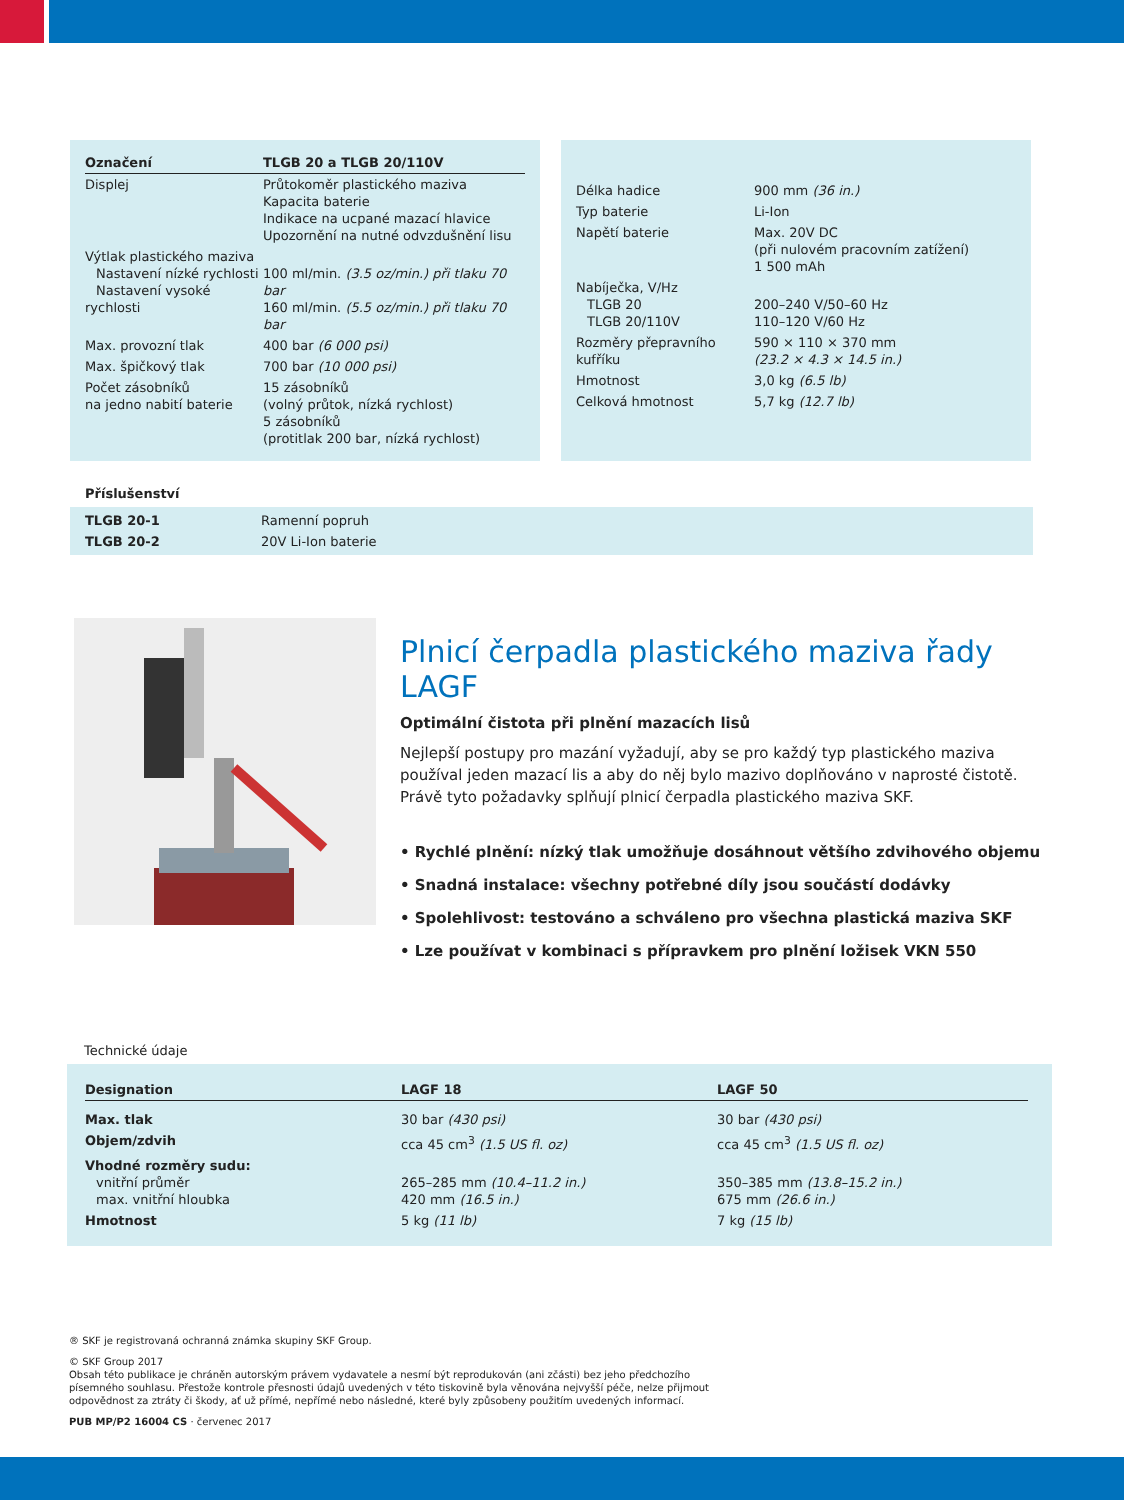| Označení | TLGB 20 a TLGB 20/110V |
| --- | --- |
| Displej | Průtokoměr plastického maziva Kapacita baterie Indikace na ucpané mazací hlavice Upozornění na nutné odvzdušnění lisu |
| Výtlak plastického maziva Nastavení nízké rychlosti Nastavení vysoké rychlosti | 100 ml/min. (3.5 oz/min.) při tlaku 70 bar 160 ml/min. (5.5 oz/min.) při tlaku 70 bar |
| Max. provozní tlak | 400 bar (6 000 psi) |
| Max. špičkový tlak | 700 bar (10 000 psi) |
| Počet zásobníků na jedno nabití baterie | 15 zásobníků (volný průtok, nízká rychlost) 5 zásobníků (protitlak 200 bar, nízká rychlost) |
| Délka hadice | 900 mm (36 in.) |
| Typ baterie | Li-Ion |
| Napětí baterie | Max. 20V DC (při nulovém pracovním zatížení) 1 500 mAh |
| Nabíječka, V/Hz TLGB 20 TLGB 20/110V | 200–240 V/50–60 Hz 110–120 V/60 Hz |
| Rozměry přepravního kufříku | 590 × 110 × 370 mm (23.2 × 4.3 × 14.5 in.) |
| Hmotnost | 3,0 kg (6.5 lb) |
| Celková hmotnost | 5,7 kg (12.7 lb) |
Příslušenství
| TLGB 20-1 | Ramenní popruh |
| TLGB 20-2 | 20V Li-Ion baterie |
Plnicí čerpadla plastického maziva řady LAGF
Optimální čistota při plnění mazacích lisů
Nejlepší postupy pro mazání vyžadují, aby se pro každý typ plastického maziva používal jeden mazací lis a aby do něj bylo mazivo doplňováno v naprosté čistotě. Právě tyto požadavky splňují plnicí čerpadla plastického maziva SKF.
• Rychlé plnění: nízký tlak umožňuje dosáhnout většího zdvihového objemu
• Snadná instalace: všechny potřebné díly jsou součástí dodávky
• Spolehlivost: testováno a schváleno pro všechna plastická maziva SKF
• Lze používat v kombinaci s přípravkem pro plnění ložisek VKN 550
Technické údaje
| Designation | LAGF 18 | LAGF 50 |
| --- | --- | --- |
| Max. tlak | 30 bar (430 psi) | 30 bar (430 psi) |
| Objem/zdvih | cca 45 cm<sup>3</sup> (1.5 US fl. oz) | cca 45 cm<sup>3</sup> (1.5 US fl. oz) |
| Vhodné rozměry sudu: vnitřní průměr max. vnitřní hloubka | 265–285 mm (10.4–11.2 in.) 420 mm (16.5 in.) | 350–385 mm (13.8–15.2 in.) 675 mm (26.6 in.) |
| Hmotnost | 5 kg (11 lb) | 7 kg (15 lb) |
® SKF je registrovaná ochranná známka skupiny SKF Group.
© SKF Group 2017
Obsah této publikace je chráněn autorským právem vydavatele a nesmí být reprodukován (ani zčásti) bez jeho předchozího písemného souhlasu. Přestože kontrole přesnosti údajů uvedených v této tiskovině byla věnována nejvyšší péče, nelze přijmout odpovědnost za ztráty či škody, ať už přímé, nepřímé nebo následné, které byly způsobeny použitím uvedených informací.
PUB MP/P2 16004 CS · červenec 2017